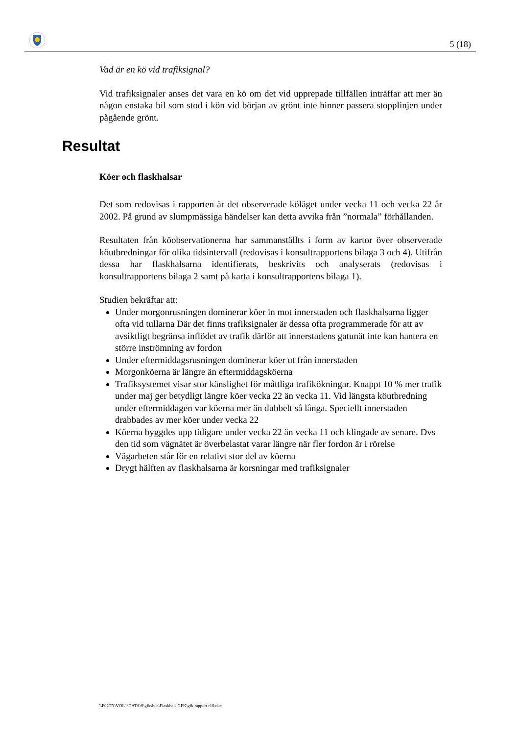5 (18)
Vad är en kö vid trafiksignal?
Vid trafiksignaler anses det vara en kö om det vid upprepade tillfällen inträffar att mer än någon enstaka bil som stod i kön vid början av grönt inte hinner passera stopplinjen under pågående grönt.
Resultat
Köer och flaskhalsar
Det som redovisas i rapporten är det observerade köläget under vecka 11 och vecka 22 år 2002. På grund av slumpmässiga händelser kan detta avvika från ”normala” förhållanden.
Resultaten från köobservationerna har sammanställts i form av kartor över observerade köutbredningar för olika tidsintervall (redovisas i konsultrapportens bilaga 3 och 4). Utifrån dessa har flaskhalsarna identifierats, beskrivits och analyserats (redovisas i konsultrapportens bilaga 2 samt på karta i konsultrapportens bilaga 1).
Studien bekräftar att:
Under morgonrusningen dominerar köer in mot innerstaden och flaskhalsarna ligger ofta vid tullarna Där det finns trafiksignaler är dessa ofta programmerade för att av avsiktligt begränsa inflödet av trafik därför att innerstadens gatunät inte kan hantera en större inströmning av fordon
Under eftermiddagsrusningen dominerar köer ut från innerstaden
Morgonköerna är längre än eftermiddagsköerna
Trafiksystemet visar stor känslighet för måttliga trafikökningar. Knappt 10 % mer trafik under maj ger betydligt längre köer vecka 22 än vecka 11. Vid längsta köutbredning under eftermiddagen var köerna mer än dubbelt så långa. Speciellt innerstaden drabbades av mer köer under vecka 22
Köerna byggdes upp tidigare under vecka 22 än vecka 11 och klingade av senare. Dvs den tid som vägnätet är överbelastat varar längre när fler fordon är i rörelse
Vägarbeten står för en relativt stor del av köerna
Drygt hälften av flaskhalsarna är korsningar med trafiksignaler
\\F02TN\VOL1\DATA\S\gfkshch\Flaskhals GFK\gfk rapport r10.doc